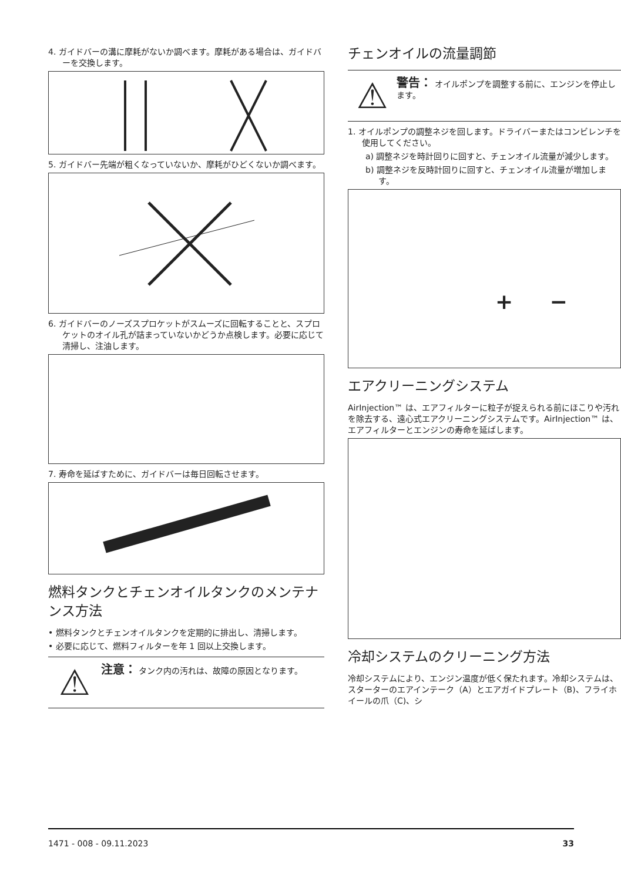4. ガイドバーの溝に摩耗がないか調べます。摩耗がある場合は、ガイドバーを交換します。
5. ガイドバー先端が粗くなっていないか、摩耗がひどくないか調べます。
6. ガイドバーのノーズスプロケットがスムーズに回転することと、スプロケットのオイル孔が詰まっていないかどうか点検します。必要に応じて清掃し、注油します。
7. 寿命を延ばすために、ガイドバーは毎日回転させます。
燃料タンクとチェンオイルタンクのメンテナンス方法
• 燃料タンクとチェンオイルタンクを定期的に排出し、清掃します。
• 必要に応じて、燃料フィルターを年 1 回以上交換します。
⚠
注意： タンク内の汚れは、故障の原因となります。
チェンオイルの流量調節
⚠
警告： オイルポンプを調整する前に、エンジンを停止します。
1. オイルポンプの調整ネジを回します。ドライバーまたはコンビレンチを使用してください。
a) 調整ネジを時計回りに回すと、チェンオイル流量が減少します。
b) 調整ネジを反時計回りに回すと、チェンオイル流量が増加します。
+ −
エアクリーニングシステム
AirInjection™ は、エアフィルターに粒子が捉えられる前にほこりや汚れを除去する、遠心式エアクリーニングシステムです。AirInjection™ は、エアフィルターとエンジンの寿命を延ばします。
冷却システムのクリーニング方法
冷却システムにより、エンジン温度が低く保たれます。冷却システムは、スターターのエアインテーク（A）とエアガイドプレート（B)、フライホイールの爪（C)、シ
1471 - 008 - 09.11.2023 33